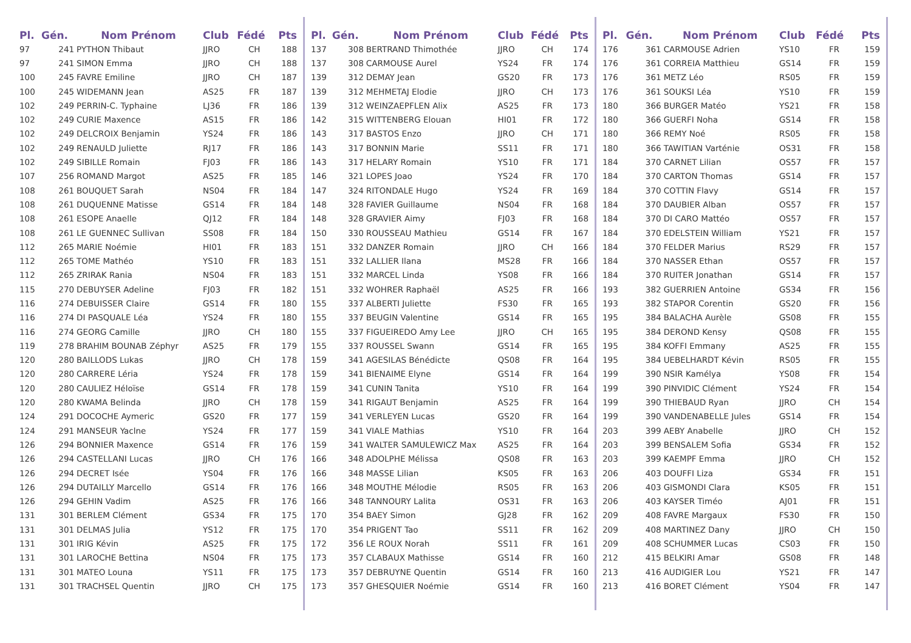| Pl. | Gén. | Nom Prénom | Club | Fédé | Pts |
| --- | --- | --- | --- | --- | --- |
| 97 | 241 | PYTHON Thibaut | JJRO | CH | 188 |
| 97 | 241 | SIMON Emma | JJRO | CH | 188 |
| 100 | 245 | FAVRE Emiline | JJRO | CH | 187 |
| 100 | 245 | WIDEMANN Jean | AS25 | FR | 187 |
| 102 | 249 | PERRIN-C. Typhaine | LJ36 | FR | 186 |
| 102 | 249 | CURIE Maxence | AS15 | FR | 186 |
| 102 | 249 | DELCROIX Benjamin | YS24 | FR | 186 |
| 102 | 249 | RENAULD Juliette | RJ17 | FR | 186 |
| 102 | 249 | SIBILLE Romain | FJ03 | FR | 186 |
| 107 | 256 | ROMAND Margot | AS25 | FR | 185 |
| 108 | 261 | BOUQUET Sarah | NS04 | FR | 184 |
| 108 | 261 | DUQUENNE Matisse | GS14 | FR | 184 |
| 108 | 261 | ESOPE Anaelle | QJ12 | FR | 184 |
| 108 | 261 | LE GUENNEC Sullivan | SS08 | FR | 184 |
| 112 | 265 | MARIE Noémie | HI01 | FR | 183 |
| 112 | 265 | TOME Mathéo | YS10 | FR | 183 |
| 112 | 265 | ZRIRAK Rania | NS04 | FR | 183 |
| 115 | 270 | DEBUYSER Adeline | FJ03 | FR | 182 |
| 116 | 274 | DEBUISSER Claire | GS14 | FR | 180 |
| 116 | 274 | DI PASQUALE Léa | YS24 | FR | 180 |
| 116 | 274 | GEORG Camille | JJRO | CH | 180 |
| 119 | 278 | BRAHIM BOUNAB Zéphyr | AS25 | FR | 179 |
| 120 | 280 | BAILLODS Lukas | JJRO | CH | 178 |
| 120 | 280 | CARRERE Léria | YS24 | FR | 178 |
| 120 | 280 | CAULIEZ Héloïse | GS14 | FR | 178 |
| 120 | 280 | KWAMA Belinda | JJRO | CH | 178 |
| 124 | 291 | DOCOCHE Aymeric | GS20 | FR | 177 |
| 124 | 291 | MANSEUR Yaclne | YS24 | FR | 177 |
| 126 | 294 | BONNIER Maxence | GS14 | FR | 176 |
| 126 | 294 | CASTELLANI Lucas | JJRO | CH | 176 |
| 126 | 294 | DECRET Isée | YS04 | FR | 176 |
| 126 | 294 | DUTAILLY Marcello | GS14 | FR | 176 |
| 126 | 294 | GEHIN Vadim | AS25 | FR | 176 |
| 131 | 301 | BERLEM Clément | GS34 | FR | 175 |
| 131 | 301 | DELMAS Julia | YS12 | FR | 175 |
| 131 | 301 | IRIG Kévin | AS25 | FR | 175 |
| 131 | 301 | LAROCHE Bettina | NS04 | FR | 175 |
| 131 | 301 | MATEO Louna | YS11 | FR | 175 |
| 131 | 301 | TRACHSEL Quentin | JJRO | CH | 175 |
| Pl. | Gén. | Nom Prénom | Club | Fédé | Pts |
| --- | --- | --- | --- | --- | --- |
| 137 | 308 | BERTRAND Thimothée | JJRO | CH | 174 |
| 137 | 308 | CARMOUSE Aurel | YS24 | FR | 174 |
| 139 | 312 | DEMAY Jean | GS20 | FR | 173 |
| 139 | 312 | MEHMETAJ Elodie | JJRO | CH | 173 |
| 139 | 312 | WEINZAEPFLEN Alix | AS25 | FR | 173 |
| 142 | 315 | WITTENBERG Elouan | HI01 | FR | 172 |
| 143 | 317 | BASTOS Enzo | JJRO | CH | 171 |
| 143 | 317 | BONNIN Marie | SS11 | FR | 171 |
| 143 | 317 | HELARY Romain | YS10 | FR | 171 |
| 146 | 321 | LOPES Joao | YS24 | FR | 170 |
| 147 | 324 | RITONDALE Hugo | YS24 | FR | 169 |
| 148 | 328 | FAVIER Guillaume | NS04 | FR | 168 |
| 148 | 328 | GRAVIER Aimy | FJ03 | FR | 168 |
| 150 | 330 | ROUSSEAU Mathieu | GS14 | FR | 167 |
| 151 | 332 | DANZER Romain | JJRO | CH | 166 |
| 151 | 332 | LALLIER Ilana | MS28 | FR | 166 |
| 151 | 332 | MARCEL Linda | YS08 | FR | 166 |
| 151 | 332 | WOHRER Raphaël | AS25 | FR | 166 |
| 155 | 337 | ALBERTI Juliette | FS30 | FR | 165 |
| 155 | 337 | BEUGIN Valentine | GS14 | FR | 165 |
| 155 | 337 | FIGUEIREDO Amy Lee | JJRO | CH | 165 |
| 155 | 337 | ROUSSEL Swann | GS14 | FR | 165 |
| 159 | 341 | AGESILAS Bénédicte | QS08 | FR | 164 |
| 159 | 341 | BIENAIME Elyne | GS14 | FR | 164 |
| 159 | 341 | CUNIN Tanita | YS10 | FR | 164 |
| 159 | 341 | RIGAUT Benjamin | AS25 | FR | 164 |
| 159 | 341 | VERLEYEN Lucas | GS20 | FR | 164 |
| 159 | 341 | VIALE Mathias | YS10 | FR | 164 |
| 159 | 341 | WALTER SAMULEWICZ Max | AS25 | FR | 164 |
| 166 | 348 | ADOLPHE Mélissa | QS08 | FR | 163 |
| 166 | 348 | MASSE Lilian | KS05 | FR | 163 |
| 166 | 348 | MOUTHE Mélodie | RS05 | FR | 163 |
| 166 | 348 | TANNOURY Lalita | OS31 | FR | 163 |
| 170 | 354 | BAEY Simon | GJ28 | FR | 162 |
| 170 | 354 | PRIGENT Tao | SS11 | FR | 162 |
| 172 | 356 | LE ROUX Norah | SS11 | FR | 161 |
| 173 | 357 | CLABAUX Mathisse | GS14 | FR | 160 |
| 173 | 357 | DEBRUYNE Quentin | GS14 | FR | 160 |
| 173 | 357 | GHESQUIER Noémie | GS14 | FR | 160 |
| Pl. | Gén. | Nom Prénom | Club | Fédé | Pts |
| --- | --- | --- | --- | --- | --- |
| 176 | 361 | CARMOUSE Adrien | YS10 | FR | 159 |
| 176 | 361 | CORREIA Matthieu | GS14 | FR | 159 |
| 176 | 361 | METZ Léo | RS05 | FR | 159 |
| 176 | 361 | SOUKSI Léa | YS10 | FR | 159 |
| 180 | 366 | BURGER Matéo | YS21 | FR | 158 |
| 180 | 366 | GUERFI Noha | GS14 | FR | 158 |
| 180 | 366 | REMY Noé | RS05 | FR | 158 |
| 180 | 366 | TAWITIAN Varténie | OS31 | FR | 158 |
| 184 | 370 | CARNET Lilian | OS57 | FR | 157 |
| 184 | 370 | CARTON Thomas | GS14 | FR | 157 |
| 184 | 370 | COTTIN Flavy | GS14 | FR | 157 |
| 184 | 370 | DAUBIER Alban | OS57 | FR | 157 |
| 184 | 370 | DI CARO Mattéo | OS57 | FR | 157 |
| 184 | 370 | EDELSTEIN William | YS21 | FR | 157 |
| 184 | 370 | FELDER Marius | RS29 | FR | 157 |
| 184 | 370 | NASSER Ethan | OS57 | FR | 157 |
| 184 | 370 | RUITER Jonathan | GS14 | FR | 157 |
| 193 | 382 | GUERRIEN Antoine | GS34 | FR | 156 |
| 193 | 382 | STAPOR Corentin | GS20 | FR | 156 |
| 195 | 384 | BALACHA Aurèle | GS08 | FR | 155 |
| 195 | 384 | DEROND Kensy | QS08 | FR | 155 |
| 195 | 384 | KOFFI Emmany | AS25 | FR | 155 |
| 195 | 384 | UEBELHARDT Kévin | RS05 | FR | 155 |
| 199 | 390 | NSIR Kamélya | YS08 | FR | 154 |
| 199 | 390 | PINVIDIC Clément | YS24 | FR | 154 |
| 199 | 390 | THIEBAUD Ryan | JJRO | CH | 154 |
| 199 | 390 | VANDENABELLE Jules | GS14 | FR | 154 |
| 203 | 399 | AEBY Anabelle | JJRO | CH | 152 |
| 203 | 399 | BENSALEM Sofia | GS34 | FR | 152 |
| 203 | 399 | KAEMPF Emma | JJRO | CH | 152 |
| 206 | 403 | DOUFFI Liza | GS34 | FR | 151 |
| 206 | 403 | GISMONDI Clara | KS05 | FR | 151 |
| 206 | 403 | KAYSER Timéo | AJ01 | FR | 151 |
| 209 | 408 | FAVRE Margaux | FS30 | FR | 150 |
| 209 | 408 | MARTINEZ Dany | JJRO | CH | 150 |
| 209 | 408 | SCHUMMER Lucas | CS03 | FR | 150 |
| 212 | 415 | BELKIRI Amar | GS08 | FR | 148 |
| 213 | 416 | AUDIGIER Lou | YS21 | FR | 147 |
| 213 | 416 | BORET Clément | YS04 | FR | 147 |